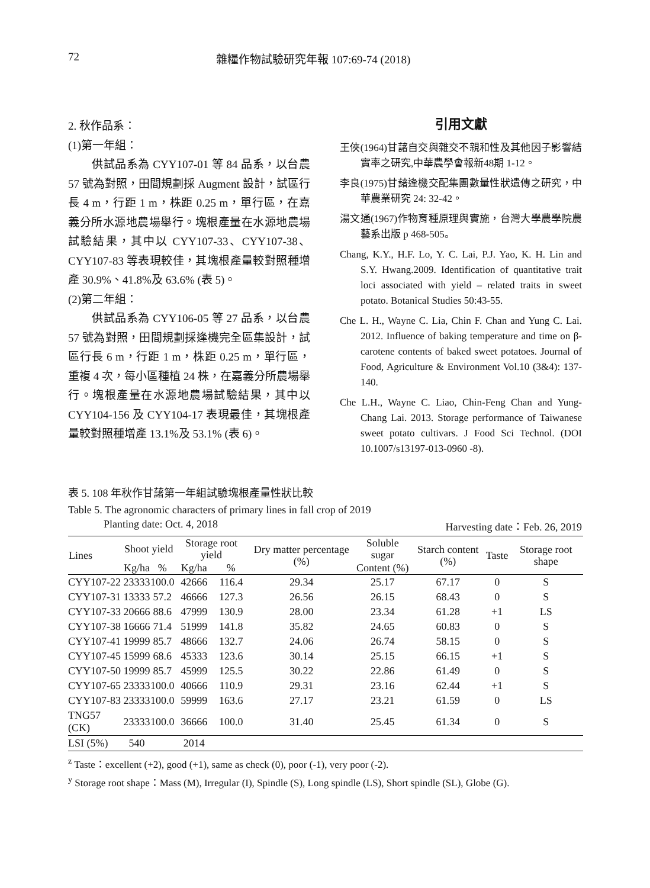72 雜糧作物試驗研究年報 107:69-74 (2018)
2. 秋作品系：
(1)第一年組：
供試品系為 CYY107-01 等 84 品系，以台農 57 號為對照，田間規劃採 Augment 設計，試區行長 4 m，行距 1 m，株距 0.25 m，單行區，在嘉義分所水源地農場舉行。塊根產量在水源地農場試驗結果，其中以 CYY107-33、CYY107-38、CYY107-83 等表現較佳，其塊根產量較對照種增產 30.9%、41.8%及 63.6% (表 5)。
(2)第二年組：
供試品系為 CYY106-05 等 27 品系，以台農 57 號為對照，田間規劃採逢機完全區集設計，試區行長 6 m，行距 1 m，株距 0.25 m，單行區，重複 4 次，每小區種植 24 株，在嘉義分所農場舉行。塊根產量在水源地農場試驗結果，其中以 CYY104-156 及 CYY104-17 表現最佳，其塊根產量較對照種增產 13.1%及 53.1% (表 6)。
引用文獻
王俠(1964)甘藷自交與雜交不親和性及其他因子影響結實率之研究,中華農學會報新48期 1-12。
李良(1975)甘藷逢機交配集團數量性狀遺傳之研究，中華農業研究 24: 32-42。
湯文通(1967)作物育種原理與實施，台灣大學農學院農藝系出版 p 468-505。
Chang, K.Y., H.F. Lo, Y. C. Lai, P.J. Yao, K. H. Lin and S.Y. Hwang.2009. Identification of quantitative trait loci associated with yield – related traits in sweet potato. Botanical Studies 50:43-55.
Che L. H., Wayne C. Lia, Chin F. Chan and Yung C. Lai. 2012. Influence of baking temperature and time on β-carotene contents of baked sweet potatoes. Journal of Food, Agriculture & Environment Vol.10 (3&4): 137-140.
Che L.H., Wayne C. Liao, Chin-Feng Chan and Yung-Chang Lai. 2013. Storage performance of Taiwanese sweet potato cultivars. J Food Sci Technol. (DOI 10.1007/s13197-013-0960 -8).
表 5. 108 年秋作甘藷第一年組試驗塊根產量性狀比較
Table 5. The agronomic characters of primary lines in fall crop of 2019
Planting date: Oct. 4, 2018 Harvesting date：Feb. 26, 2019
| Lines | Shoot yield | | Storage root yield | | Dry matter percentage (%) | Soluble sugar | Starch content (%) | Taste | Storage root shape |
| --- | --- | --- | --- | --- | --- | --- | --- | --- | --- |
| | Kg/ha | % | Kg/ha | % | | Content (%) | | | |
| CYY107-22 | 23333 | 100.0 | 42666 | 116.4 | 29.34 | 25.17 | 67.17 | 0 | S |
| CYY107-31 | 13333 | 57.2 | 46666 | 127.3 | 26.56 | 26.15 | 68.43 | 0 | S |
| CYY107-33 | 20666 | 88.6 | 47999 | 130.9 | 28.00 | 23.34 | 61.28 | +1 | LS |
| CYY107-38 | 16666 | 71.4 | 51999 | 141.8 | 35.82 | 24.65 | 60.83 | 0 | S |
| CYY107-41 | 19999 | 85.7 | 48666 | 132.7 | 24.06 | 26.74 | 58.15 | 0 | S |
| CYY107-45 | 15999 | 68.6 | 45333 | 123.6 | 30.14 | 25.15 | 66.15 | +1 | S |
| CYY107-50 | 19999 | 85.7 | 45999 | 125.5 | 30.22 | 22.86 | 61.49 | 0 | S |
| CYY107-65 | 23333 | 100.0 | 40666 | 110.9 | 29.31 | 23.16 | 62.44 | +1 | S |
| CYY107-83 | 23333 | 100.0 | 59999 | 163.6 | 27.17 | 23.21 | 61.59 | 0 | LS |
| TNG57 (CK) | 23333 | 100.0 | 36666 | 100.0 | 31.40 | 25.45 | 61.34 | 0 | S |
| LSI (5%) | 540 | | 2014 | | | | | | |
<sup>z</sup> Taste：excellent (+2), good (+1), same as check (0), poor (-1), very poor (-2).
<sup>y</sup> Storage root shape：Mass (M), Irregular (I), Spindle (S), Long spindle (LS), Short spindle (SL), Globe (G).